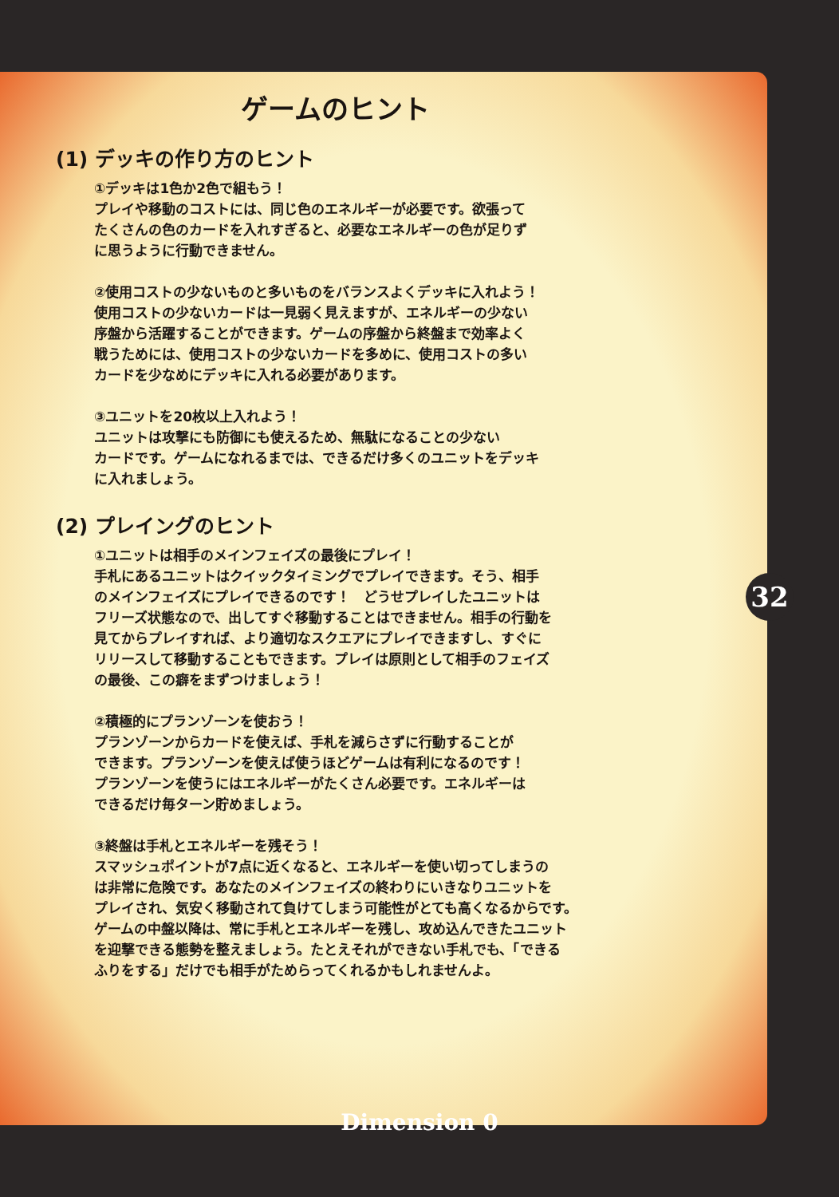ゲームのヒント
(1) デッキの作り方のヒント
①デッキは1色か2色で組もう！
プレイや移動のコストには、同じ色のエネルギーが必要です。欲張って
たくさんの色のカードを入れすぎると、必要なエネルギーの色が足りず
に思うように行動できません。
②使用コストの少ないものと多いものをバランスよくデッキに入れよう！
使用コストの少ないカードは一見弱く見えますが、エネルギーの少ない
序盤から活躍することができます。ゲームの序盤から終盤まで効率よく
戦うためには、使用コストの少ないカードを多めに、使用コストの多い
カードを少なめにデッキに入れる必要があります。
③ユニットを20枚以上入れよう！
ユニットは攻撃にも防御にも使えるため、無駄になることの少ない
カードです。ゲームになれるまでは、できるだけ多くのユニットをデッキ
に入れましょう。
(2) プレイングのヒント
①ユニットは相手のメインフェイズの最後にプレイ！
手札にあるユニットはクイックタイミングでプレイできます。そう、相手
のメインフェイズにプレイできるのです！　どうせプレイしたユニットは
フリーズ状態なので、出してすぐ移動することはできません。相手の行動を
見てからプレイすれば、より適切なスクエアにプレイできますし、すぐに
リリースして移動することもできます。プレイは原則として相手のフェイズ
の最後、この癖をまずつけましょう！
②積極的にプランゾーンを使おう！
プランゾーンからカードを使えば、手札を減らさずに行動することが
できます。プランゾーンを使えば使うほどゲームは有利になるのです！
プランゾーンを使うにはエネルギーがたくさん必要です。エネルギーは
できるだけ毎ターン貯めましょう。
③終盤は手札とエネルギーを残そう！
スマッシュポイントが7点に近くなると、エネルギーを使い切ってしまうの
は非常に危険です。あなたのメインフェイズの終わりにいきなりユニットを
プレイされ、気安く移動されて負けてしまう可能性がとても高くなるからです。
ゲームの中盤以降は、常に手札とエネルギーを残し、攻め込んできたユニット
を迎撃できる態勢を整えましょう。たとえそれができない手札でも、「できる
ふりをする」だけでも相手がためらってくれるかもしれませんよ。
32
Dimension 0